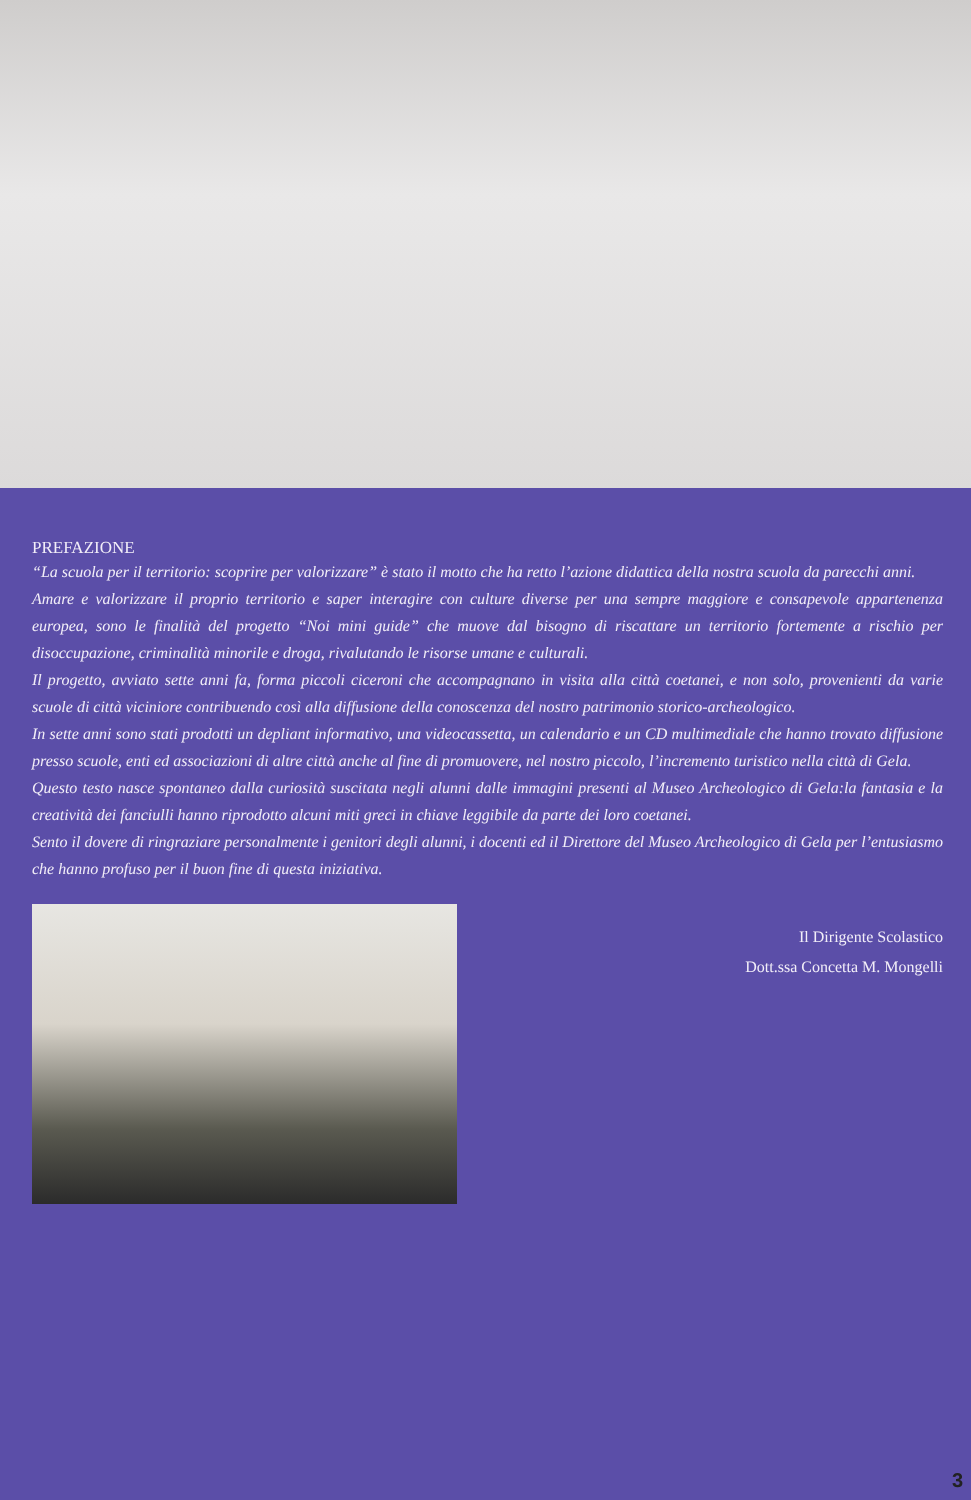PREFAZIONE
“La scuola per il territorio: scoprire per valorizzare” è stato il motto che ha retto l’azione didattica della nostra scuola da parecchi anni.
Amare e valorizzare il proprio territorio e saper interagire con culture diverse per una sempre maggiore e consapevole appartenenza europea, sono le finalità del progetto “Noi mini guide” che muove dal bisogno di riscattare un territorio fortemente a rischio per disoccupazione, criminalità minorile e droga, rivalutando le risorse umane e culturali.
Il progetto, avviato sette anni fa, forma piccoli ciceroni che accompagnano in visita alla città coetanei, e non solo, provenienti da varie scuole di città viciniore contribuendo così alla diffusione della conoscenza del nostro patrimonio storico-archeologico.
In sette anni sono stati prodotti un depliant informativo, una videocassetta, un calendario e un CD multimediale che hanno trovato diffusione presso scuole, enti ed associazioni di altre città anche al fine di promuovere, nel nostro piccolo, l’incremento turistico nella città di Gela.
Questo testo nasce spontaneo dalla curiosità suscitata negli alunni dalle immagini presenti al Museo Archeologico di Gela:la fantasia e la creatività dei fanciulli hanno riprodotto alcuni miti greci in chiave leggibile da parte dei loro coetanei.
Sento il dovere di ringraziare personalmente i genitori degli alunni, i docenti ed il Direttore del Museo Archeologico di Gela per l’entusiasmo che hanno profuso per il buon fine di questa iniziativa.
Il Dirigente Scolastico
Dott.ssa Concetta M. Mongelli
3